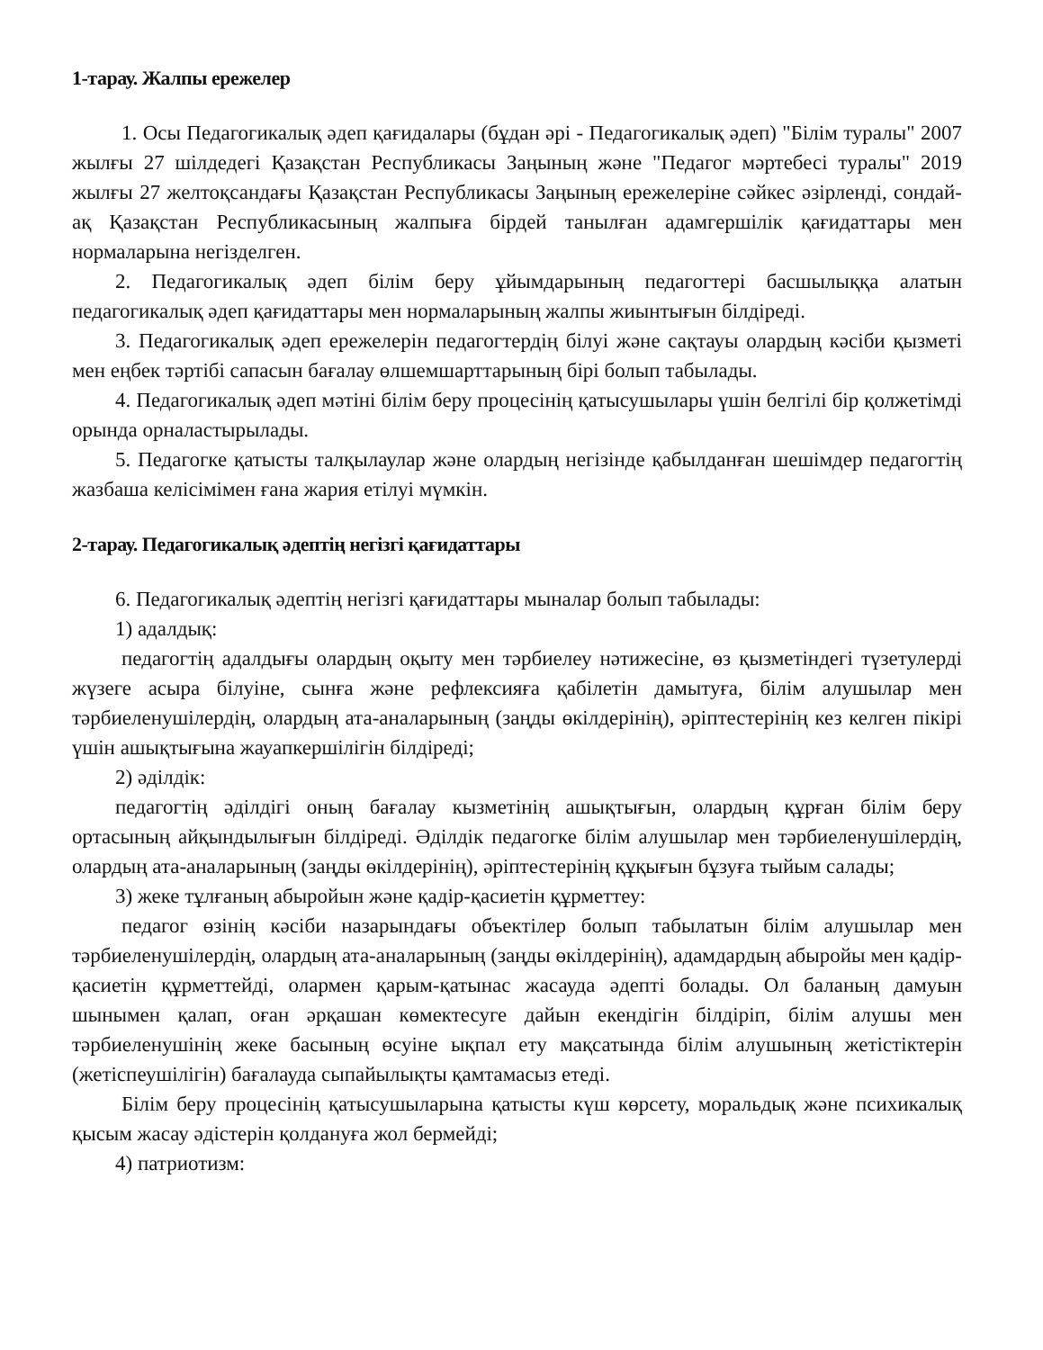1-тарау. Жалпы ережелер
1. Осы Педагогикалық әдеп қағидалары (бұдан әрі - Педагогикалық әдеп) "Білім туралы" 2007 жылғы 27 шілдедегі Қазақстан Республикасы Заңының және "Педагог мәртебесі туралы" 2019 жылғы 27 желтоқсандағы Қазақстан Республикасы Заңының ережелеріне сәйкес әзірленді, сондай-ақ Қазақстан Республикасының жалпыға бірдей танылған адамгершілік қағидаттары мен нормаларына негізделген.
2. Педагогикалық әдеп білім беру ұйымдарының педагогтері басшылыққа алатын педагогикалық әдеп қағидаттары мен нормаларының жалпы жиынтығын білдіреді.
3. Педагогикалық әдеп ережелерін педагогтердің білуі және сақтауы олардың кәсіби қызметі мен еңбек тәртібі сапасын бағалау өлшемшарттарының бірі болып табылады.
4. Педагогикалық әдеп мәтіні білім беру процесінің қатысушылары үшін белгілі бір қолжетімді орында орналастырылады.
5. Педагогке қатысты талқылаулар және олардың негізінде қабылданған шешімдер педагогтің жазбаша келісімімен ғана жария етілуі мүмкін.
2-тарау. Педагогикалық әдептің негізгі қағидаттары
6. Педагогикалық әдептің негізгі қағидаттары мыналар болып табылады:
1) адалдық:
педагогтің адалдығы олардың оқыту мен тәрбиелеу нәтижесіне, өз қызметіндегі түзетулерді жүзеге асыра білуіне, сынға және рефлексияға қабілетін дамытуға, білім алушылар мен тәрбиеленушілердің, олардың ата-аналарының (заңды өкілдерінің), әріптестерінің кез келген пікірі үшін ашықтығына жауапкершілігін білдіреді;
2) әділдік:
педагогтің әділдігі оның бағалау кызметінің ашықтығын, олардың құрған білім беру ортасының айқындылығын білдіреді. Әділдік педагогке білім алушылар мен тәрбиеленушілердің, олардың ата-аналарының (заңды өкілдерінің), әріптестерінің құқығын бұзуға тыйым салады;
3) жеке тұлғаның абыройын және қадір-қасиетін құрметтеу:
педагог өзінің кәсіби назарындағы объектілер болып табылатын білім алушылар мен тәрбиеленушілердің, олардың ата-аналарының (заңды өкілдерінің), адамдардың абыройы мен қадір-қасиетін құрметтейді, олармен қарым-қатынас жасауда әдепті болады. Ол баланың дамуын шынымен қалап, оған әрқашан көмектесуге дайын екендігін білдіріп, білім алушы мен тәрбиеленушінің жеке басының өсуіне ықпал ету мақсатында білім алушының жетістіктерін (жетіспеушілігін) бағалауда сыпайылықты қамтамасыз етеді.
Білім беру процесінің қатысушыларына қатысты күш көрсету, моральдық және психикалық қысым жасау әдістерін қолдануға жол бермейді;
4) патриотизм: